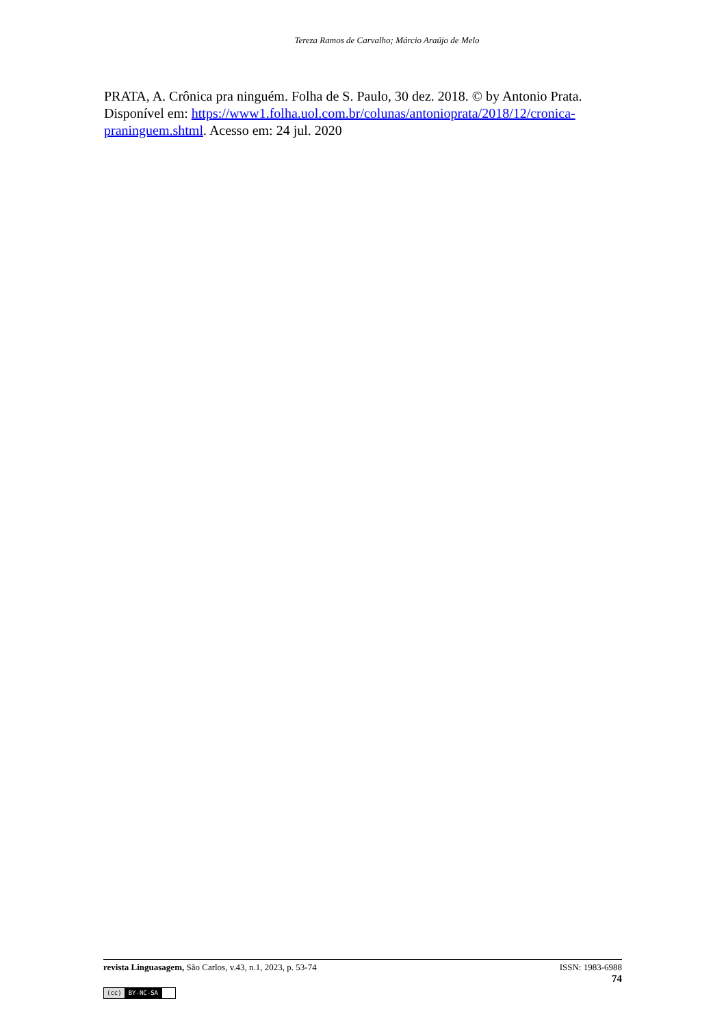Tereza Ramos de Carvalho; Márcio Araújo de Melo
PRATA, A. Crônica pra ninguém. Folha de S. Paulo, 30 dez. 2018. © by Antonio Prata. Disponível em: https://www1.folha.uol.com.br/colunas/antonioprata/2018/12/cronica-praninguem.shtml. Acesso em: 24 jul. 2020
revista Linguasagem, São Carlos, v.43, n.1, 2023, p. 53-74 ISSN: 1983-6988
74
(cc) BY-NC-SA